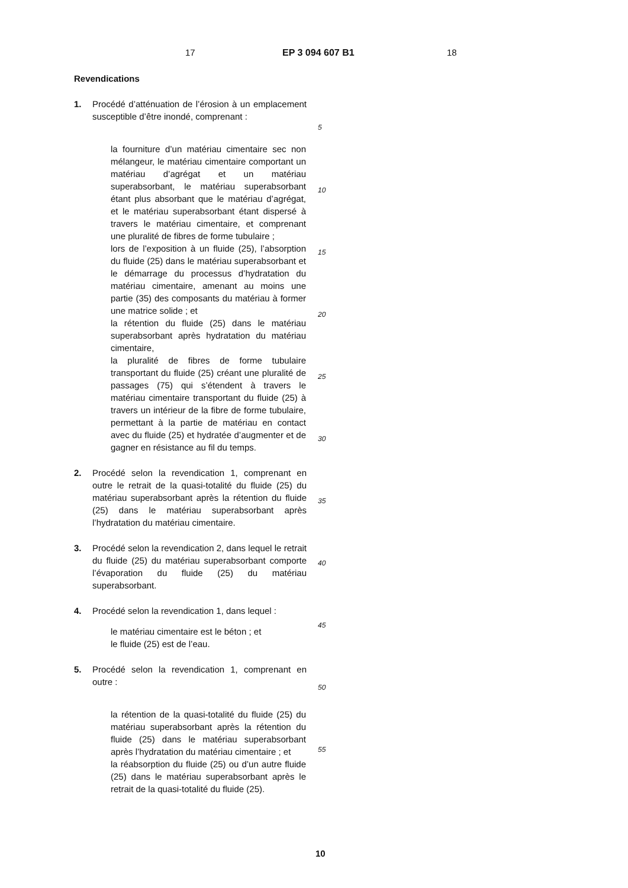17 EP 3 094 607 B1 18
Revendications
1. Procédé d’atténuation de l’érosion à un emplacement susceptible d’être inondé, comprenant :
la fourniture d’un matériau cimentaire sec non mélangeur, le matériau cimentaire comportant un matériau d’agrégat et un matériau superabsorbant, le matériau superabsorbant étant plus absorbant que le matériau d’agrégat, et le matériau superabsorbant étant dispersé à travers le matériau cimentaire, et comprenant une pluralité de fibres de forme tubulaire ;
lors de l’exposition à un fluide (25), l’absorption du fluide (25) dans le matériau superabsorbant et le démarrage du processus d’hydratation du matériau cimentaire, amenant au moins une partie (35) des composants du matériau à former une matrice solide ; et
la rétention du fluide (25) dans le matériau superabsorbant après hydratation du matériau cimentaire,
la pluralité de fibres de forme tubulaire transportant du fluide (25) créant une pluralité de passages (75) qui s’étendent à travers le matériau cimentaire transportant du fluide (25) à travers un intérieur de la fibre de forme tubulaire, permettant à la partie de matériau en contact avec du fluide (25) et hydratée d’augmenter et de gagner en résistance au fil du temps.
2. Procédé selon la revendication 1, comprenant en outre le retrait de la quasi-totalité du fluide (25) du matériau superabsorbant après la rétention du fluide (25) dans le matériau superabsorbant après l’hydratation du matériau cimentaire.
3. Procédé selon la revendication 2, dans lequel le retrait du fluide (25) du matériau superabsorbant comporte l’évaporation du fluide (25) du matériau superabsorbant.
4. Procédé selon la revendication 1, dans lequel :
le matériau cimentaire est le béton ; et
le fluide (25) est de l’eau.
5. Procédé selon la revendication 1, comprenant en outre :
la rétention de la quasi-totalité du fluide (25) du matériau superabsorbant après la rétention du fluide (25) dans le matériau superabsorbant après l’hydratation du matériau cimentaire ; et
la réabsorption du fluide (25) ou d’un autre fluide (25) dans le matériau superabsorbant après le retrait de la quasi-totalité du fluide (25).
5
10
15
20
25
30
35
40
45
50
55
10